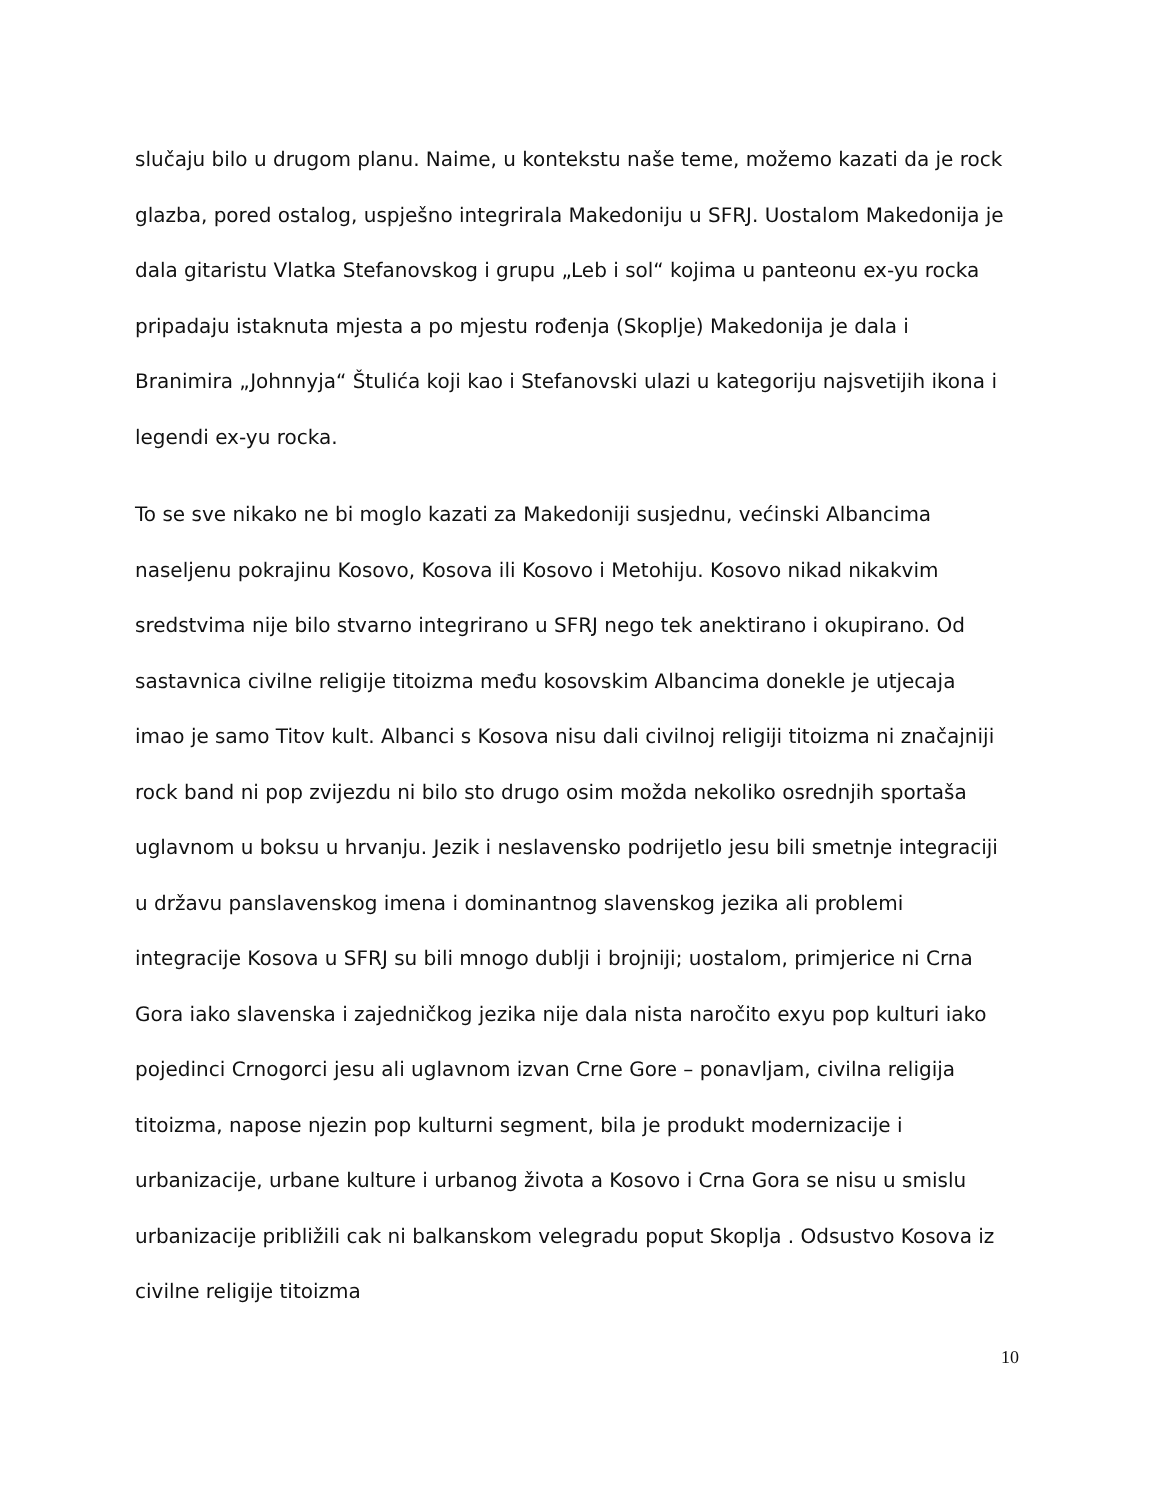slučaju bilo u drugom planu. Naime, u kontekstu naše teme, možemo kazati da je rock glazba, pored ostalog, uspješno integrirala Makedoniju u SFRJ. Uostalom Makedonija je dala gitaristu Vlatka Stefanovskog i grupu „Leb i sol“ kojima u panteonu ex-yu rocka pripadaju istaknuta mjesta a po mjestu rođenja (Skoplje) Makedonija je dala i Branimira „Johnnyja“ Štulića koji kao i Stefanovski ulazi u kategoriju najsvetijih ikona i legendi ex-yu rocka.
To se sve nikako ne bi moglo kazati za Makedoniji susjednu, većinski Albancima naseljenu pokrajinu Kosovo, Kosova ili Kosovo i Metohiju. Kosovo nikad nikakvim sredstvima nije bilo stvarno integrirano u SFRJ nego tek anektirano i okupirano. Od sastavnica civilne religije titoizma među kosovskim Albancima donekle je utjecaja imao je samo Titov kult. Albanci s Kosova nisu dali civilnoj religiji titoizma ni značajniji rock band ni pop zvijezdu ni bilo sto drugo osim možda nekoliko osrednjih sportaša uglavnom u boksu u hrvanju. Jezik i neslavensko podrijetlo jesu bili smetnje integraciji u državu panslavenskog imena i dominantnog slavenskog jezika ali problemi integracije Kosova u SFRJ su bili mnogo dublji i brojniji; uostalom, primjerice ni Crna Gora iako slavenska i zajedničkog jezika nije dala nista naročito exyu pop kulturi iako pojedinci Crnogorci jesu ali uglavnom izvan Crne Gore – ponavljam, civilna religija titoizma, napose njezin pop kulturni segment, bila je produkt modernizacije i urbanizacije, urbane kulture i urbanog života a Kosovo i Crna Gora se nisu u smislu urbanizacije približili cak ni balkanskom velegradu poput Skoplja . Odsustvo Kosova iz civilne religije titoizma
10